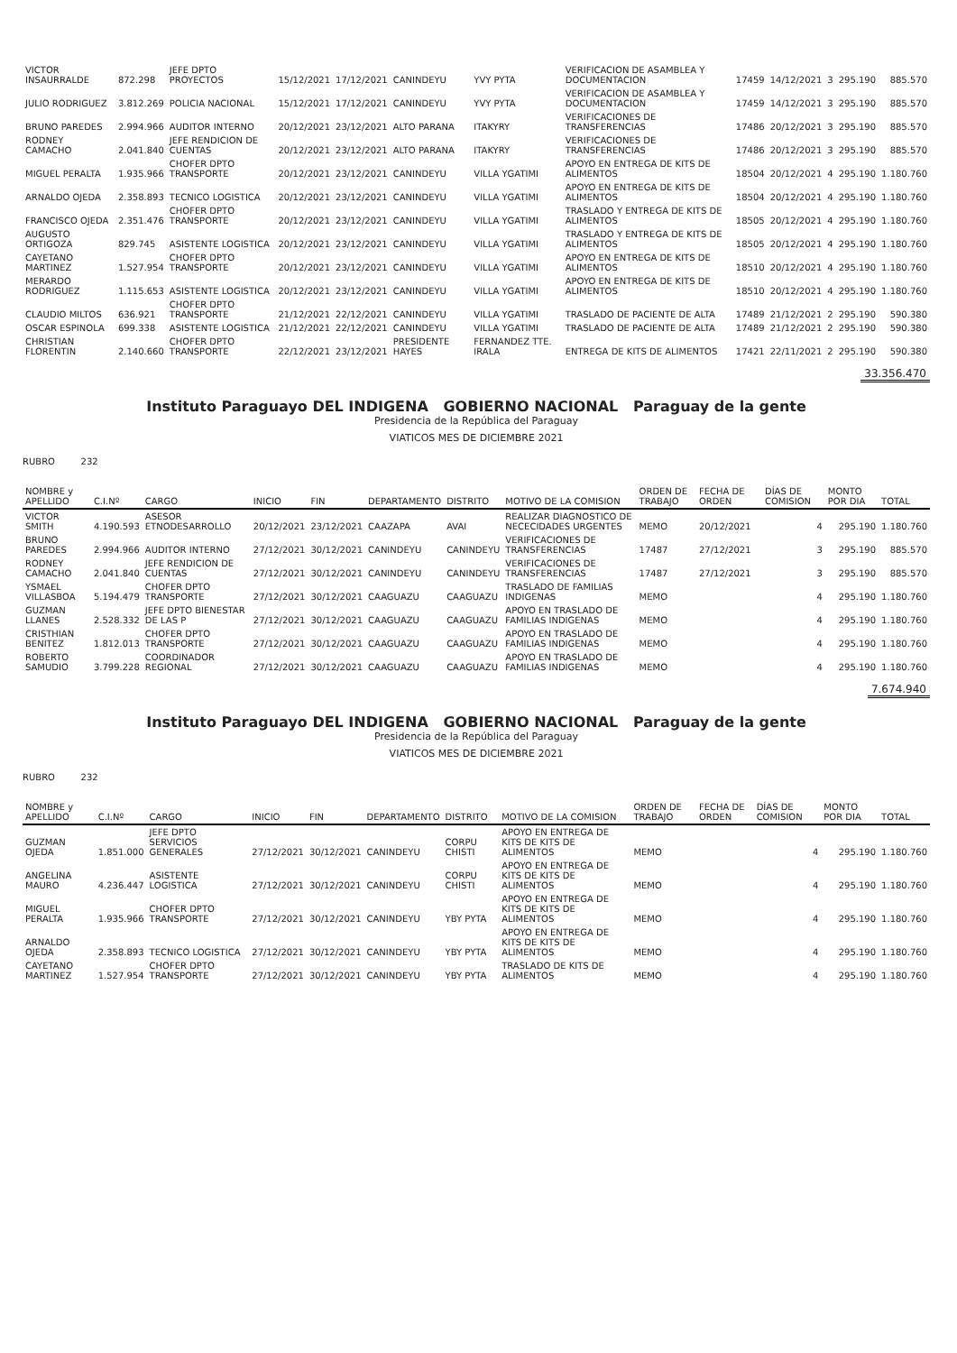| VICTOR INSAURRALDE | 872.298 | JEFE DPTO PROYECTOS | 15/12/2021 | 17/12/2021 | CANINDEYU | YVY PYTA | VERIFICACION DE ASAMBLEA Y DOCUMENTACION | 17459 | 14/12/2021 | 3 | 295.190 | 885.570 |
| JULIO RODRIGUEZ | 3.812.269 | POLICIA NACIONAL | 15/12/2021 | 17/12/2021 | CANINDEYU | YVY PYTA | VERIFICACION DE ASAMBLEA Y DOCUMENTACION | 17459 | 14/12/2021 | 3 | 295.190 | 885.570 |
| BRUNO PAREDES | 2.994.966 | AUDITOR INTERNO | 20/12/2021 | 23/12/2021 | ALTO PARANA | ITAKYRY | VERIFICACIONES DE TRANSFERENCIAS | 17486 | 20/12/2021 | 3 | 295.190 | 885.570 |
| RODNEY CAMACHO | 2.041.840 | JEFE RENDICION DE CUENTAS | 20/12/2021 | 23/12/2021 | ALTO PARANA | ITAKYRY | VERIFICACIONES DE TRANSFERENCIAS | 17486 | 20/12/2021 | 3 | 295.190 | 885.570 |
| MIGUEL PERALTA | 1.935.966 | CHOFER DPTO TRANSPORTE | 20/12/2021 | 23/12/2021 | CANINDEYU | VILLA YGATIMI | APOYO EN ENTREGA DE KITS DE ALIMENTOS | 18504 | 20/12/2021 | 4 | 295.190 | 1.180.760 |
| ARNALDO OJEDA | 2.358.893 | TECNICO LOGISTICA | 20/12/2021 | 23/12/2021 | CANINDEYU | VILLA YGATIMI | APOYO EN ENTREGA DE KITS DE ALIMENTOS | 18504 | 20/12/2021 | 4 | 295.190 | 1.180.760 |
| FRANCISCO OJEDA | 2.351.476 | CHOFER DPTO TRANSPORTE | 20/12/2021 | 23/12/2021 | CANINDEYU | VILLA YGATIMI | TRASLADO Y ENTREGA DE KITS DE ALIMENTOS | 18505 | 20/12/2021 | 4 | 295.190 | 1.180.760 |
| AUGUSTO ORTIGOZA | 829.745 | ASISTENTE LOGISTICA | 20/12/2021 | 23/12/2021 | CANINDEYU | VILLA YGATIMI | TRASLADO Y ENTREGA DE KITS DE ALIMENTOS | 18505 | 20/12/2021 | 4 | 295.190 | 1.180.760 |
| CAYETANO MARTINEZ | 1.527.954 | CHOFER DPTO TRANSPORTE | 20/12/2021 | 23/12/2021 | CANINDEYU | VILLA YGATIMI | APOYO EN ENTREGA DE KITS DE ALIMENTOS | 18510 | 20/12/2021 | 4 | 295.190 | 1.180.760 |
| MERARDO RODRIGUEZ | 1.115.653 | ASISTENTE LOGISTICA | 20/12/2021 | 23/12/2021 | CANINDEYU | VILLA YGATIMI | APOYO EN ENTREGA DE KITS DE ALIMENTOS | 18510 | 20/12/2021 | 4 | 295.190 | 1.180.760 |
| CLAUDIO MILTOS | 636.921 | CHOFER DPTO TRANSPORTE | 21/12/2021 | 22/12/2021 | CANINDEYU | VILLA YGATIMI | TRASLADO DE PACIENTE DE ALTA | 17489 | 21/12/2021 | 2 | 295.190 | 590.380 |
| OSCAR ESPINOLA | 699.338 | ASISTENTE LOGISTICA | 21/12/2021 | 22/12/2021 | CANINDEYU | VILLA YGATIMI | TRASLADO DE PACIENTE DE ALTA | 17489 | 21/12/2021 | 2 | 295.190 | 590.380 |
| CHRISTIAN FLORENTIN | 2.140.660 | CHOFER DPTO TRANSPORTE | 22/12/2021 | 23/12/2021 | PRESIDENTE HAYES | FERNANDEZ TTE. IRALA | ENTREGA DE KITS DE ALIMENTOS | 17421 | 22/11/2021 | 2 | 295.190 | 590.380 |
33.356.470
Instituto Paraguayo DEL INDIGENA GOBIERNO NACIONAL Paraguay de la gente
Presidencia de la República del Paraguay
VIATICOS MES DE DICIEMBRE 2021
RUBRO 232
| NOMBRE y APELLIDO | C.I.Nº | CARGO | INICIO | FIN | DEPARTAMENTO | DISTRITO | MOTIVO DE LA COMISION | ORDEN DE TRABAJO | FECHA DE ORDEN | DÍAS DE COMISION | MONTO POR DIA | TOTAL |
| --- | --- | --- | --- | --- | --- | --- | --- | --- | --- | --- | --- | --- |
| VICTOR SMITH | 4.190.593 | ASESOR ETNODESARROLLO | 20/12/2021 | 23/12/2021 | CAAZAPA | AVAI | REALIZAR DIAGNOSTICO DE NECECIDADES URGENTES | MEMO | 20/12/2021 | 4 | 295.190 | 1.180.760 |
| BRUNO PAREDES | 2.994.966 | AUDITOR INTERNO | 27/12/2021 | 30/12/2021 | CANINDEYU | CANINDEYU | VERIFICACIONES DE TRANSFERENCIAS | 17487 | 27/12/2021 | 3 | 295.190 | 885.570 |
| RODNEY CAMACHO | 2.041.840 | JEFE RENDICION DE CUENTAS | 27/12/2021 | 30/12/2021 | CANINDEYU | CANINDEYU | VERIFICACIONES DE TRANSFERENCIAS | 17487 | 27/12/2021 | 3 | 295.190 | 885.570 |
| YSMAEL VILLASBOA | 5.194.479 | CHOFER DPTO TRANSPORTE | 27/12/2021 | 30/12/2021 | CAAGUAZU | CAAGUAZU | TRASLADO DE FAMILIAS INDIGENAS | MEMO | | 4 | 295.190 | 1.180.760 |
| GUZMAN LLANES | 2.528.332 | JEFE DPTO BIENESTAR DE LAS P | 27/12/2021 | 30/12/2021 | CAAGUAZU | CAAGUAZU | APOYO EN TRASLADO DE FAMILIAS INDIGENAS | MEMO | | 4 | 295.190 | 1.180.760 |
| CRISTHIAN BENITEZ | 1.812.013 | CHOFER DPTO TRANSPORTE | 27/12/2021 | 30/12/2021 | CAAGUAZU | CAAGUAZU | APOYO EN TRASLADO DE FAMILIAS INDIGENAS | MEMO | | 4 | 295.190 | 1.180.760 |
| ROBERTO SAMUDIO | 3.799.228 | COORDINADOR REGIONAL | 27/12/2021 | 30/12/2021 | CAAGUAZU | CAAGUAZU | APOYO EN TRASLADO DE FAMILIAS INDIGENAS | MEMO | | 4 | 295.190 | 1.180.760 |
7.674.940
Instituto Paraguayo DEL INDIGENA GOBIERNO NACIONAL Paraguay de la gente
Presidencia de la República del Paraguay
VIATICOS MES DE DICIEMBRE 2021
RUBRO 232
| NOMBRE y APELLIDO | C.I.Nº | CARGO | INICIO | FIN | DEPARTAMENTO | DISTRITO | MOTIVO DE LA COMISION | ORDEN DE TRABAJO | FECHA DE ORDEN | DÍAS DE COMISION | MONTO POR DIA | TOTAL |
| --- | --- | --- | --- | --- | --- | --- | --- | --- | --- | --- | --- | --- |
| GUZMAN OJEDA | 1.851.000 | JEFE DPTO SERVICIOS GENERALES | 27/12/2021 | 30/12/2021 | CANINDEYU | CORPU CHISTI | APOYO EN ENTREGA DE KITS DE KITS DE ALIMENTOS | MEMO | | 4 | 295.190 | 1.180.760 |
| ANGELINA MAURO | 4.236.447 | ASISTENTE LOGISTICA | 27/12/2021 | 30/12/2021 | CANINDEYU | CORPU CHISTI | APOYO EN ENTREGA DE KITS DE KITS DE ALIMENTOS | MEMO | | 4 | 295.190 | 1.180.760 |
| MIGUEL PERALTA | 1.935.966 | CHOFER DPTO TRANSPORTE | 27/12/2021 | 30/12/2021 | CANINDEYU | YBY PYTA | APOYO EN ENTREGA DE KITS DE KITS DE ALIMENTOS | MEMO | | 4 | 295.190 | 1.180.760 |
| ARNALDO OJEDA | 2.358.893 | TECNICO LOGISTICA | 27/12/2021 | 30/12/2021 | CANINDEYU | YBY PYTA | APOYO EN ENTREGA DE KITS DE KITS DE ALIMENTOS | MEMO | | 4 | 295.190 | 1.180.760 |
| CAYETANO MARTINEZ | 1.527.954 | CHOFER DPTO TRANSPORTE | 27/12/2021 | 30/12/2021 | CANINDEYU | YBY PYTA | TRASLADO DE KITS DE ALIMENTOS | MEMO | | 4 | 295.190 | 1.180.760 |